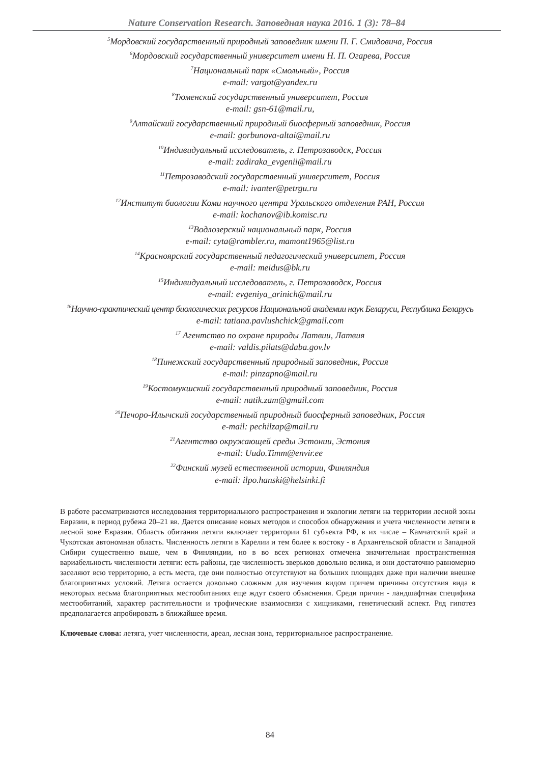Nature Conservation Research. Заповедная наука 2016. 1 (3): 78–84
<sup>5</sup> Мордовский государственный природный заповедник имени П. Г. Смидовича, Россия
<sup>6</sup> Мордовский государственный университет имени Н. П. Огарева, Россия
<sup>7</sup> Национальный парк «Смольный», Россия
e-mail: vargot@yandex.ru
<sup>8</sup> Тюменский государственный университет, Россия
e-mail: gsn-61@mail.ru,
<sup>9</sup> Алтайский государственный природный биосферный заповедник, Россия
e-mail: gorbunova-altai@mail.ru
<sup>10</sup> Индивидуальный исследователь, г. Петрозаводск, Россия
e-mail: zadiraka_evgenii@mail.ru
<sup>11</sup> Петрозаводский государственный университет, Россия
e-mail: ivanter@petrgu.ru
<sup>12</sup> Институт биологии Коми научного центра Уральского отделения РАН, Россия
e-mail: kochanov@ib.komisc.ru
<sup>13</sup> Водлозерский национальный парк, Россия
e-mail: cyta@rambler.ru, mamont1965@list.ru
<sup>14</sup> Красноярский государственный педагогический университет, Россия
e-mail: meidus@bk.ru
<sup>15</sup> Индивидуальный исследователь, г. Петрозаводск, Россия
e-mail: evgeniya_arinich@mail.ru
<sup>16</sup> Научно-практический центр биологических ресурсов Национальной академии наук Беларуси, Республика Беларусь
e-mail: tatiana.pavlushchick@gmail.com
<sup>17</sup> Агентство по охране природы Латвии, Латвия
e-mail: valdis.pilats@daba.gov.lv
<sup>18</sup> Пинежский государственный природный заповедник, Россия
e-mail: pinzapno@mail.ru
<sup>19</sup> Костомукшский государственный природный заповедник, Россия
e-mail: natik.zam@gmail.com
<sup>20</sup> Печоро-Илычский государственный природный биосферный заповедник, Россия
e-mail: pechilzap@mail.ru
<sup>21</sup> Агентство окружающей среды Эстонии, Эстония
e-mail: Uudo.Timm@envir.ee
<sup>22</sup> Финский музей естественной истории, Финляндия
e-mail: ilpo.hanski@helsinki.fi
В работе рассматриваются исследования территориального распространения и экологии летяги на территории лесной зоны Евразии, в период рубежа 20–21 вв. Дается описание новых методов и способов обнаружения и учета численности летяги в лесной зоне Евразии. Область обитания летяги включает территории 61 субъекта РФ, в их числе – Камчатский край и Чукотская автономная область. Численность летяги в Карелии и тем более к востоку - в Архангельской области и Западной Сибири существенно выше, чем в Финляндии, но в во всех регионах отмечена значительная пространственная вариабельность численности летяги: есть районы, где численность зверьков довольно велика, и они достаточно равномерно заселяют всю территорию, а есть места, где они полностью отсутствуют на больших площадях даже при наличии внешне благоприятных условий. Летяга остается довольно сложным для изучения видом причем причины отсутствия вида в некоторых весьма благоприятных местообитаниях еще ждут своего объяснения. Среди причин - ландшафтная специфика местообитаний, характер растительности и трофические взаимосвязи с хищниками, генетический аспект. Ряд гипотез предполагается апробировать в ближайшее время.
Ключевые слова: летяга, учет численности, ареал, лесная зона, территориальное распространение.
84